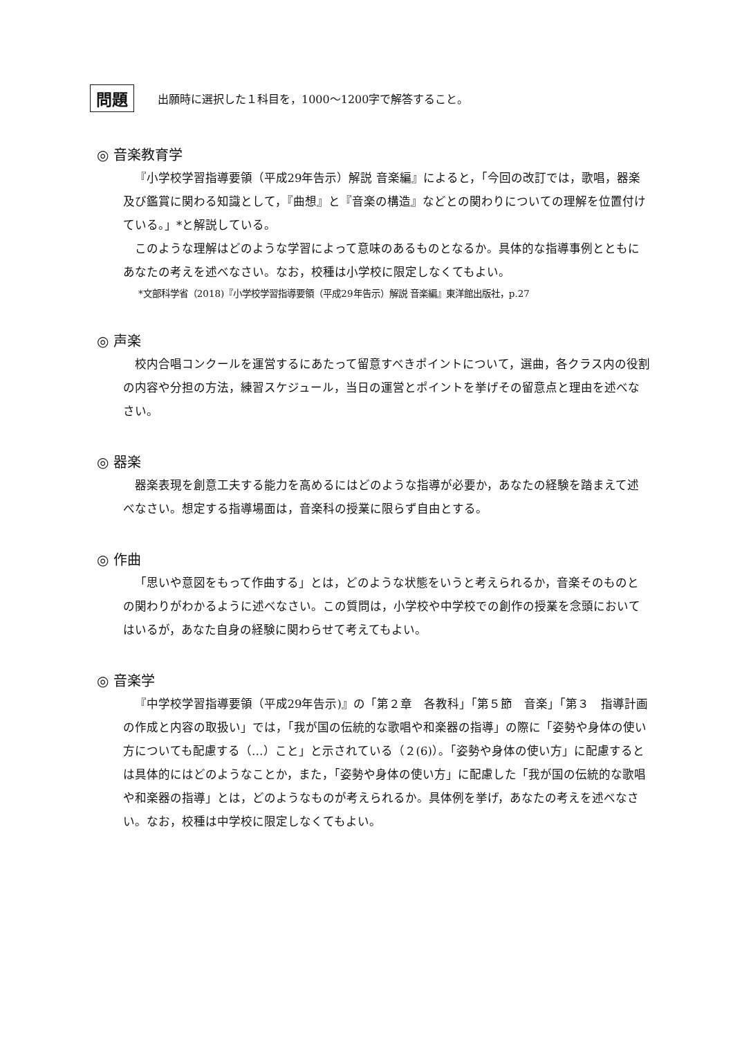問題
出願時に選択した１科目を，1000～1200字で解答すること。
◎ 音楽教育学
『小学校学習指導要領（平成29年告示）解説 音楽編』によると，「今回の改訂では，歌唱，器楽及び鑑賞に関わる知識として，『曲想』と『音楽の構造』などとの関わりについての理解を位置付けている。」*と解説している。
このような理解はどのような学習によって意味のあるものとなるか。具体的な指導事例とともにあなたの考えを述べなさい。なお，校種は小学校に限定しなくてもよい。
*文部科学省（2018)『小学校学習指導要領（平成29年告示）解説 音楽編』東洋館出版社，p.27
◎ 声楽
校内合唱コンクールを運営するにあたって留意すべきポイントについて，選曲，各クラス内の役割の内容や分担の方法，練習スケジュール，当日の運営とポイントを挙げその留意点と理由を述べなさい。
◎ 器楽
器楽表現を創意工夫する能力を高めるにはどのような指導が必要か，あなたの経験を踏まえて述べなさい。想定する指導場面は，音楽科の授業に限らず自由とする。
◎ 作曲
「思いや意図をもって作曲する」とは，どのような状態をいうと考えられるか，音楽そのものとの関わりがわかるように述べなさい。この質問は，小学校や中学校での創作の授業を念頭においてはいるが，あなた自身の経験に関わらせて考えてもよい。
◎ 音楽学
『中学校学習指導要領（平成29年告示)』の「第２章　各教科」「第５節　音楽」「第３　指導計画の作成と内容の取扱い」では，「我が国の伝統的な歌唱や和楽器の指導」の際に「姿勢や身体の使い方についても配慮する（…）こと」と示されている（２(6)）。「姿勢や身体の使い方」に配慮するとは具体的にはどのようなことか，また，「姿勢や身体の使い方」に配慮した「我が国の伝統的な歌唱や和楽器の指導」とは，どのようなものが考えられるか。具体例を挙げ，あなたの考えを述べなさい。なお，校種は中学校に限定しなくてもよい。